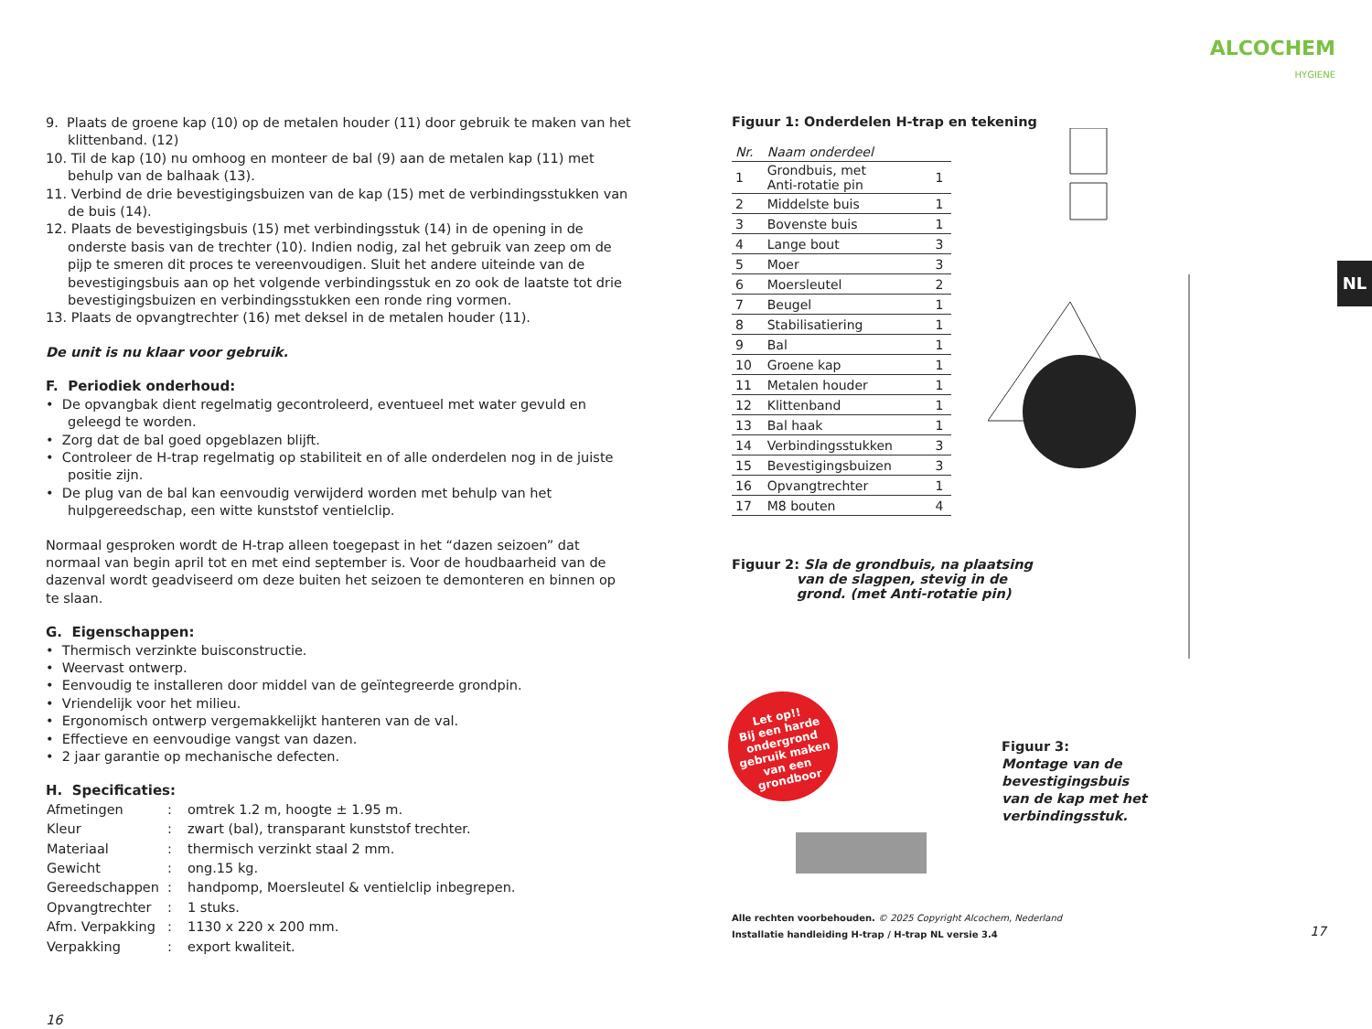ALCOCHEM
HYGIENE
NL
9. Plaats de groene kap (10) op de metalen houder (11) door gebruik te maken van het klittenband. (12)
10. Til de kap (10) nu omhoog en monteer de bal (9) aan de metalen kap (11) met behulp van de balhaak (13).
11. Verbind de drie bevestigingsbuizen van de kap (15) met de verbindingsstukken van de buis (14).
12. Plaats de bevestigingsbuis (15) met verbindingsstuk (14) in de opening in de onderste basis van de trechter (10). Indien nodig, zal het gebruik van zeep om de pijp te smeren dit proces te vereenvoudigen. Sluit het andere uiteinde van de bevestigingsbuis aan op het volgende verbindingsstuk en zo ook de laatste tot drie bevestigingsbuizen en verbindingsstukken een ronde ring vormen.
13. Plaats de opvangtrechter (16) met deksel in de metalen houder (11).
De unit is nu klaar voor gebruik.
F. Periodiek onderhoud:
• De opvangbak dient regelmatig gecontroleerd, eventueel met water gevuld en geleegd te worden.
• Zorg dat de bal goed opgeblazen blijft.
• Controleer de H-trap regelmatig op stabiliteit en of alle onderdelen nog in de juiste positie zijn.
• De plug van de bal kan eenvoudig verwijderd worden met behulp van het hulpgereedschap, een witte kunststof ventielclip.
Normaal gesproken wordt de H-trap alleen toegepast in het “dazen seizoen” dat normaal van begin april tot en met eind september is. Voor de houdbaarheid van de dazenval wordt geadviseerd om deze buiten het seizoen te demonteren en binnen op te slaan.
G. Eigenschappen:
• Thermisch verzinkte buisconstructie.
• Weervast ontwerp.
• Eenvoudig te installeren door middel van de geïntegreerde grondpin.
• Vriendelijk voor het milieu.
• Ergonomisch ontwerp vergemakkelijkt hanteren van de val.
• Effectieve en eenvoudige vangst van dazen.
• 2 jaar garantie op mechanische defecten.
H. Specificaties:
| Afmetingen | : | omtrek 1.2 m, hoogte ± 1.95 m. |
| Kleur | : | zwart (bal), transparant kunststof trechter. |
| Materiaal | : | thermisch verzinkt staal 2 mm. |
| Gewicht | : | ong.15 kg. |
| Gereedschappen | : | handpomp, Moersleutel & ventielclip inbegrepen. |
| Opvangtrechter | : | 1 stuks. |
| Afm. Verpakking | : | 1130 x 220 x 200 mm. |
| Verpakking | : | export kwaliteit. |
16
Figuur 1: Onderdelen H-trap en tekening
| Nr. | Naam onderdeel | |
| 1 | Grondbuis, met Anti-rotatie pin | 1 |
| 2 | Middelste buis | 1 |
| 3 | Bovenste buis | 1 |
| 4 | Lange bout | 3 |
| 5 | Moer | 3 |
| 6 | Moersleutel | 2 |
| 7 | Beugel | 1 |
| 8 | Stabilisatiering | 1 |
| 9 | Bal | 1 |
| 10 | Groene kap | 1 |
| 11 | Metalen houder | 1 |
| 12 | Klittenband | 1 |
| 13 | Bal haak | 1 |
| 14 | Verbindingsstukken | 3 |
| 15 | Bevestigingsbuizen | 3 |
| 16 | Opvangtrechter | 1 |
| 17 | M8 bouten | 4 |
Figuur 2: Sla de grondbuis, na plaatsing
van de slagpen, stevig in de
grond. (met Anti-rotatie pin)
Figuur 3:
Montage van de
bevestigingsbuis
van de kap met het
verbindingsstuk.
Let op!!
Bij een harde ondergrond gebruik maken van een grondboor
Alle rechten voorbehouden. © 2025 Copyright Alcochem, Nederland
Installatie handleiding H-trap / H-trap NL versie 3.4
17